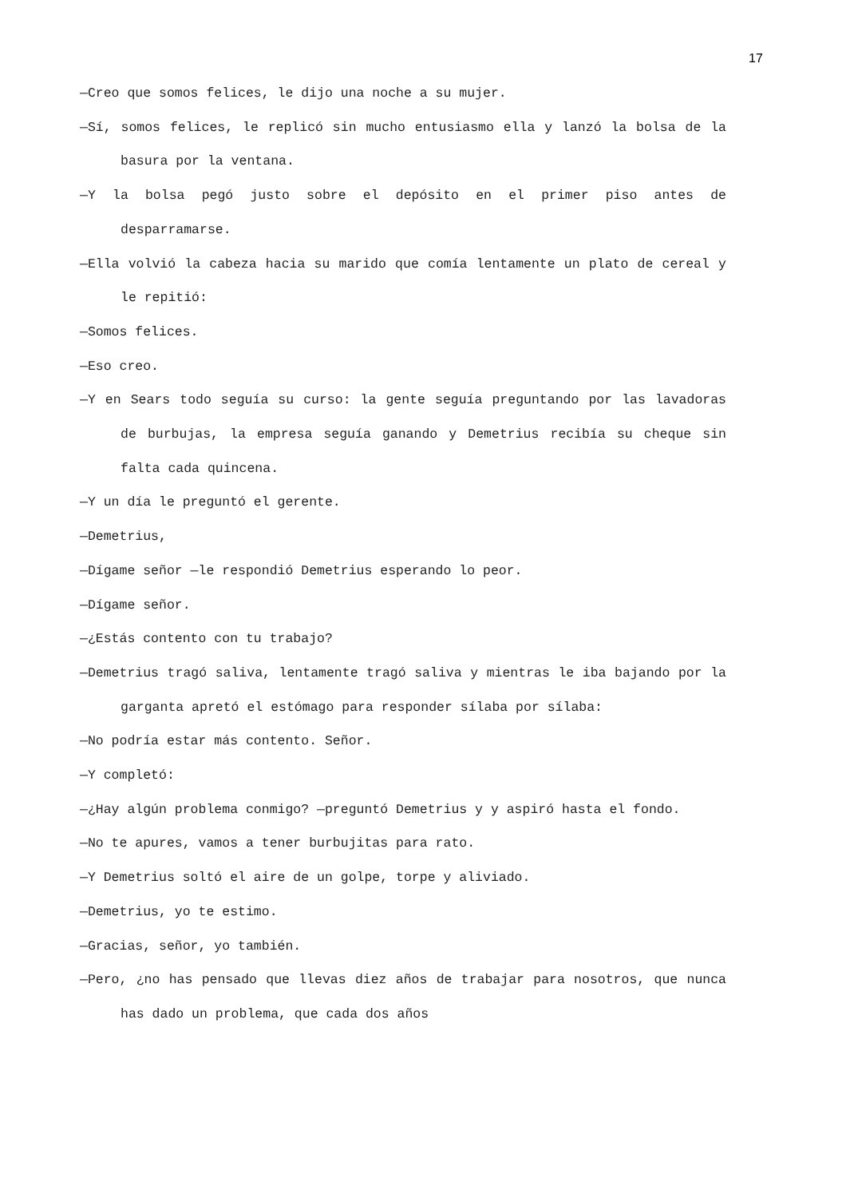17
—Creo que somos felices, le dijo una noche a su mujer.
—Sí, somos felices, le replicó sin mucho entusiasmo ella y lanzó la bolsa de la basura por la ventana.
—Y la bolsa pegó justo sobre el depósito en el primer piso antes de desparramarse.
—Ella volvió la cabeza hacia su marido que comía lentamente un plato de cereal y le repitió:
—Somos felices.
—Eso creo.
—Y en Sears todo seguía su curso: la gente seguía preguntando por las lavadoras de burbujas, la empresa seguía ganando y Demetrius recibía su cheque sin falta cada quincena.
—Y un día le preguntó el gerente.
—Demetrius,
—Dígame señor —le respondió Demetrius esperando lo peor.
—Dígame señor.
—¿Estás contento con tu trabajo?
—Demetrius tragó saliva, lentamente tragó saliva y mientras le iba bajando por la garganta apretó el estómago para responder sílaba por sílaba:
—No podría estar más contento. Señor.
—Y completó:
—¿Hay algún problema conmigo? —preguntó Demetrius y y aspiró hasta el fondo.
—No te apures, vamos a tener burbujitas para rato.
—Y Demetrius soltó el aire de un golpe, torpe y aliviado.
—Demetrius, yo te estimo.
—Gracias, señor, yo también.
—Pero, ¿no has pensado que llevas diez años de trabajar para nosotros, que nunca has dado un problema, que cada dos años